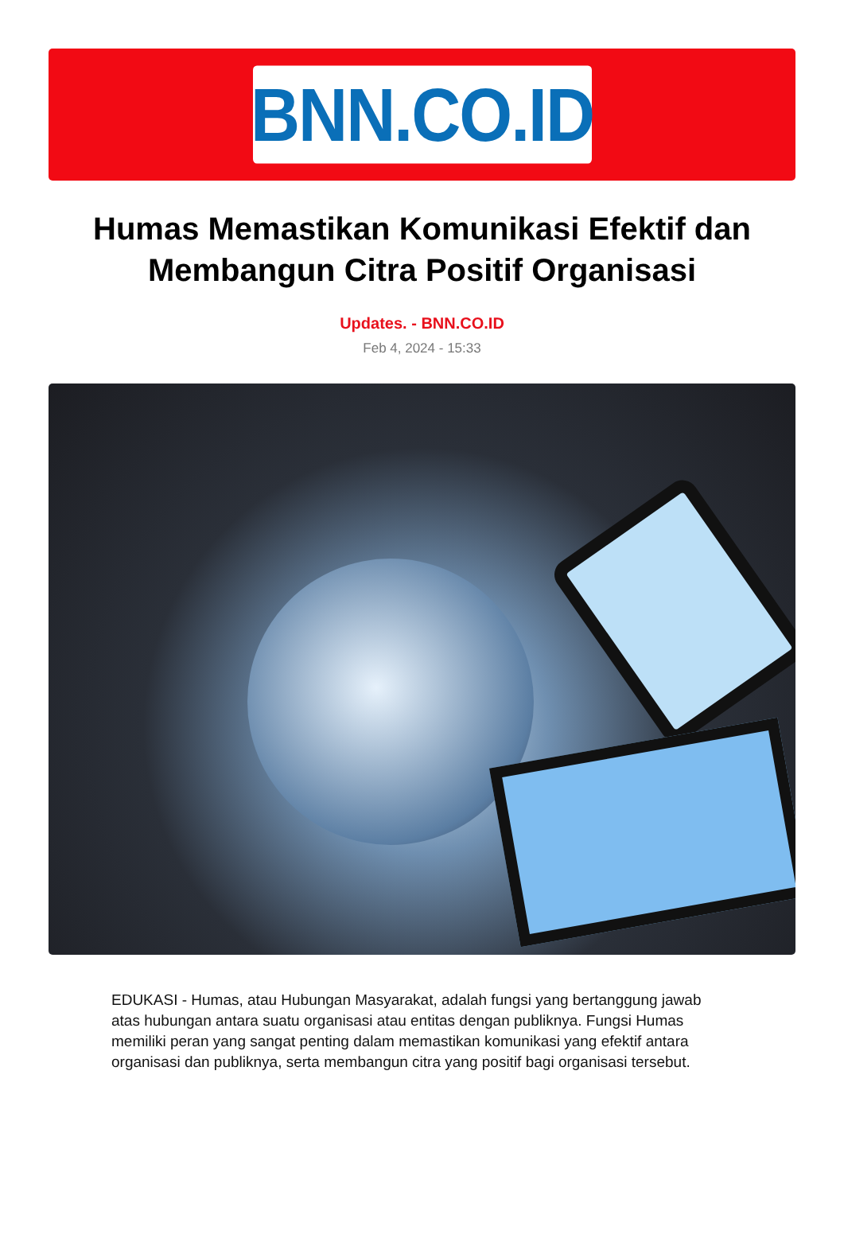BNN.CO.ID
Humas Memastikan Komunikasi Efektif dan Membangun Citra Positif Organisasi
Updates. - BNN.CO.ID
Feb 4, 2024 - 15:33
EDUKASI - Humas, atau Hubungan Masyarakat, adalah fungsi yang bertanggung jawab atas hubungan antara suatu organisasi atau entitas dengan publiknya. Fungsi Humas memiliki peran yang sangat penting dalam memastikan komunikasi yang efektif antara organisasi dan publiknya, serta membangun citra yang positif bagi organisasi tersebut.